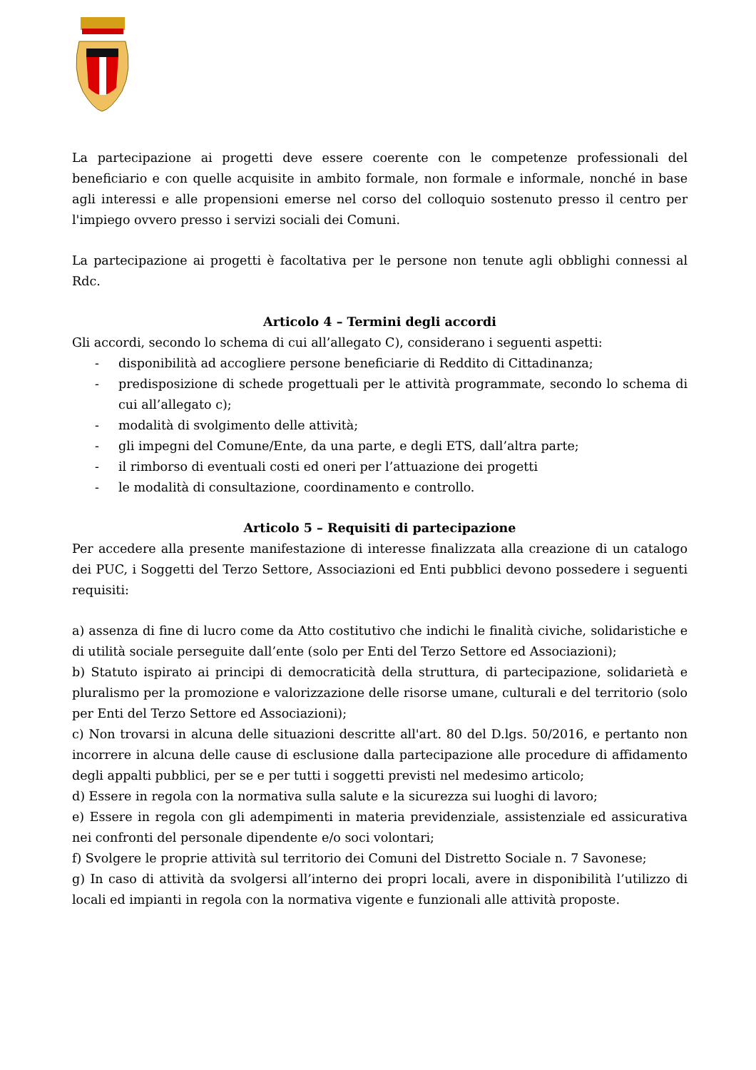La partecipazione ai progetti deve essere coerente con le competenze professionali del beneficiario e con quelle acquisite in ambito formale, non formale e informale, nonché in base agli interessi e alle propensioni emerse nel corso del colloquio sostenuto presso il centro per l'impiego ovvero presso i servizi sociali dei Comuni.
La partecipazione ai progetti è facoltativa per le persone non tenute agli obblighi connessi al Rdc.
Articolo 4 – Termini degli accordi
Gli accordi, secondo lo schema di cui all’allegato C), considerano i seguenti aspetti:
- disponibilità ad accogliere persone beneficiarie di Reddito di Cittadinanza;
- predisposizione di schede progettuali per le attività programmate, secondo lo schema di cui all’allegato c);
- modalità di svolgimento delle attività;
- gli impegni del Comune/Ente, da una parte, e degli ETS, dall’altra parte;
- il rimborso di eventuali costi ed oneri per l’attuazione dei progetti
- le modalità di consultazione, coordinamento e controllo.
Articolo 5 – Requisiti di partecipazione
Per accedere alla presente manifestazione di interesse finalizzata alla creazione di un catalogo dei PUC, i Soggetti del Terzo Settore, Associazioni ed Enti pubblici devono possedere i seguenti requisiti:
a) assenza di fine di lucro come da Atto costitutivo che indichi le finalità civiche, solidaristiche e di utilità sociale perseguite dall’ente (solo per Enti del Terzo Settore ed Associazioni);
b) Statuto ispirato ai principi di democraticità della struttura, di partecipazione, solidarietà e pluralismo per la promozione e valorizzazione delle risorse umane, culturali e del territorio (solo per Enti del Terzo Settore ed Associazioni);
c) Non trovarsi in alcuna delle situazioni descritte all'art. 80 del D.lgs. 50/2016, e pertanto non incorrere in alcuna delle cause di esclusione dalla partecipazione alle procedure di affidamento degli appalti pubblici, per se e per tutti i soggetti previsti nel medesimo articolo;
d) Essere in regola con la normativa sulla salute e la sicurezza sui luoghi di lavoro;
e) Essere in regola con gli adempimenti in materia previdenziale, assistenziale ed assicurativa nei confronti del personale dipendente e/o soci volontari;
f) Svolgere le proprie attività sul territorio dei Comuni del Distretto Sociale n. 7 Savonese;
g) In caso di attività da svolgersi all’interno dei propri locali, avere in disponibilità l’utilizzo di locali ed impianti in regola con la normativa vigente e funzionali alle attività proposte.